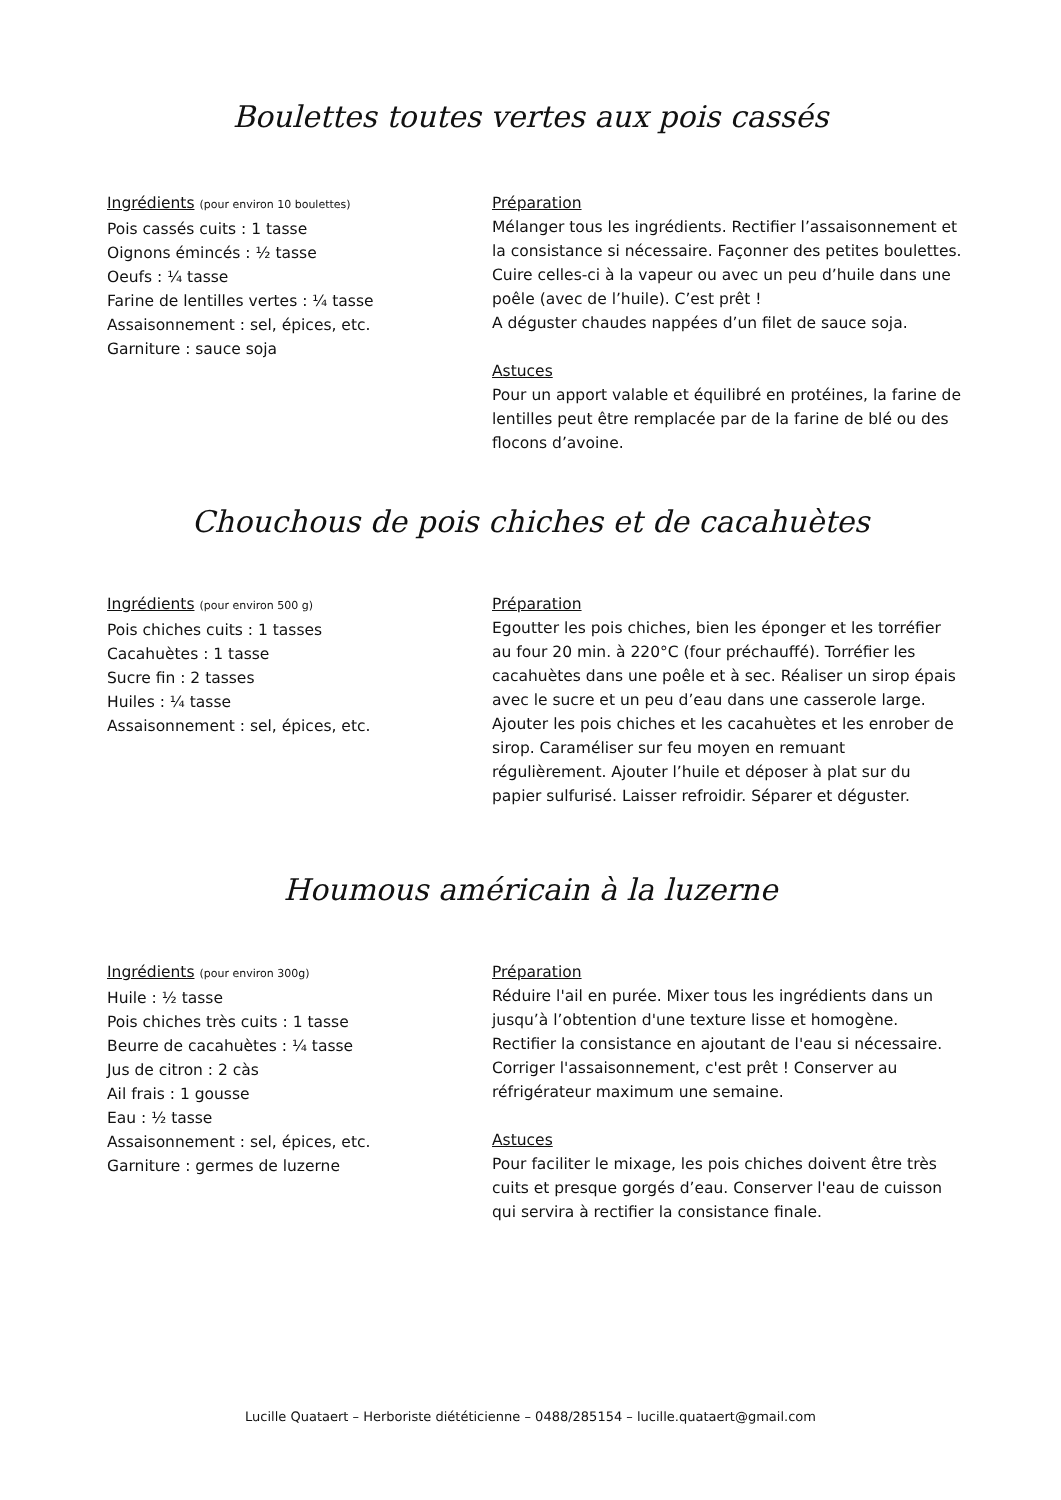Boulettes toutes vertes aux pois cassés
Ingrédients (pour environ 10 boulettes)
Pois cassés cuits : 1 tasse
Oignons émincés : ½ tasse
Oeufs : ¼ tasse
Farine de lentilles vertes : ¼ tasse
Assaisonnement : sel, épices, etc.
Garniture : sauce soja
Préparation
Mélanger tous les ingrédients. Rectifier l’assaisonnement et la consistance si nécessaire. Façonner des petites boulettes. Cuire celles-ci à la vapeur ou avec un peu d’huile dans une poêle (avec de l’huile). C’est prêt !
A déguster chaudes nappées d’un filet de sauce soja.
Astuces
Pour un apport valable et équilibré en protéines, la farine de lentilles peut être remplacée par de la farine de blé ou des flocons d’avoine.
Chouchous de pois chiches et de cacahuètes
Ingrédients (pour environ 500 g)
Pois chiches cuits : 1 tasses
Cacahuètes : 1 tasse
Sucre fin : 2 tasses
Huiles : ¼ tasse
Assaisonnement : sel, épices, etc.
Préparation
Egoutter les pois chiches, bien les éponger et les torréfier au four 20 min. à 220°C (four préchauffé). Torréfier les cacahuètes dans une poêle et à sec. Réaliser un sirop épais avec le sucre et un peu d’eau dans une casserole large. Ajouter les pois chiches et les cacahuètes et les enrober de sirop. Caraméliser sur feu moyen en remuant régulièrement. Ajouter l’huile et déposer à plat sur du papier sulfurisé. Laisser refroidir. Séparer et déguster.
Houmous américain à la luzerne
Ingrédients (pour environ 300g)
Huile : ½ tasse
Pois chiches très cuits : 1 tasse
Beurre de cacahuètes : ¼ tasse
Jus de citron : 2 càs
Ail frais : 1 gousse
Eau : ½ tasse
Assaisonnement : sel, épices, etc.
Garniture : germes de luzerne
Préparation
Réduire l'ail en purée. Mixer tous les ingrédients dans un jusqu’à l’obtention d'une texture lisse et homogène. Rectifier la consistance en ajoutant de l'eau si nécessaire. Corriger l'assaisonnement, c'est prêt ! Conserver au réfrigérateur maximum une semaine.
Astuces
Pour faciliter le mixage, les pois chiches doivent être très cuits et presque gorgés d’eau. Conserver l'eau de cuisson qui servira à rectifier la consistance finale.
Lucille Quataert – Herboriste diététicienne – 0488/285154 – lucille.quataert@gmail.com